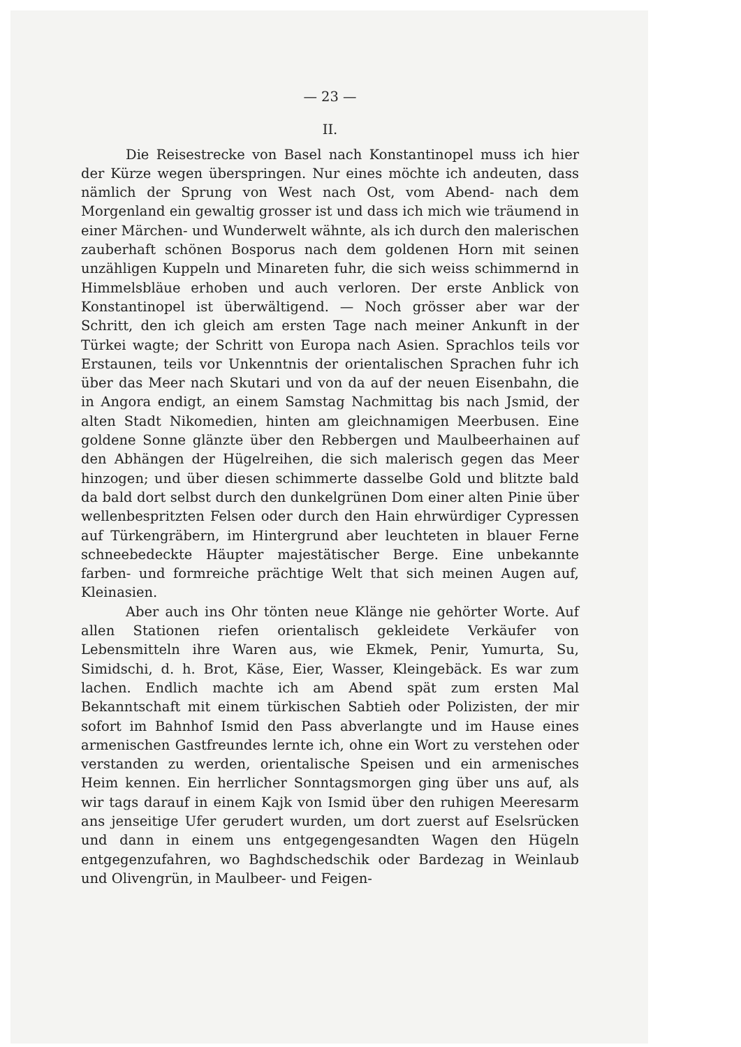— 23 —
II.
Die Reisestrecke von Basel nach Konstantinopel muss ich hier der Kürze wegen überspringen. Nur eines möchte ich andeuten, dass nämlich der Sprung von West nach Ost, vom Abend- nach dem Morgenland ein gewaltig grosser ist und dass ich mich wie träumend in einer Märchen- und Wunderwelt wähnte, als ich durch den malerischen zauberhaft schönen Bosporus nach dem goldenen Horn mit seinen unzähligen Kuppeln und Minareten fuhr, die sich weiss schimmernd in Himmelsbläue erhoben und auch verloren. Der erste Anblick von Konstantinopel ist überwältigend. — Noch grösser aber war der Schritt, den ich gleich am ersten Tage nach meiner Ankunft in der Türkei wagte; der Schritt von Europa nach Asien. Sprachlos teils vor Erstaunen, teils vor Unkenntnis der orientalischen Sprachen fuhr ich über das Meer nach Skutari und von da auf der neuen Eisenbahn, die in Angora endigt, an einem Samstag Nachmittag bis nach Jsmid, der alten Stadt Nikomedien, hinten am gleichnamigen Meerbusen. Eine goldene Sonne glänzte über den Rebbergen und Maulbeerhainen auf den Abhängen der Hügelreihen, die sich malerisch gegen das Meer hinzogen; und über diesen schimmerte dasselbe Gold und blitzte bald da bald dort selbst durch den dunkelgrünen Dom einer alten Pinie über wellenbespritzten Felsen oder durch den Hain ehrwürdiger Cypressen auf Türkengräbern, im Hintergrund aber leuchteten in blauer Ferne schneebedeckte Häupter majestätischer Berge. Eine unbekannte farben- und formreiche prächtige Welt that sich meinen Augen auf, Kleinasien.
Aber auch ins Ohr tönten neue Klänge nie gehörter Worte. Auf allen Stationen riefen orientalisch gekleidete Verkäufer von Lebensmitteln ihre Waren aus, wie Ekmek, Penir, Yumurta, Su, Simidschi, d. h. Brot, Käse, Eier, Wasser, Kleingebäck. Es war zum lachen. Endlich machte ich am Abend spät zum ersten Mal Bekanntschaft mit einem türkischen Sabtieh oder Polizisten, der mir sofort im Bahnhof Ismid den Pass abverlangte und im Hause eines armenischen Gastfreundes lernte ich, ohne ein Wort zu verstehen oder verstanden zu werden, orientalische Speisen und ein armenisches Heim kennen. Ein herrlicher Sonntagsmorgen ging über uns auf, als wir tags darauf in einem Kajk von Ismid über den ruhigen Meeresarm ans jenseitige Ufer gerudert wurden, um dort zuerst auf Eselsrücken und dann in einem uns entgegengesandten Wagen den Hügeln entgegenzufahren, wo Baghdschedschik oder Bardezag in Weinlaub und Olivengrün, in Maulbeer- und Feigen-